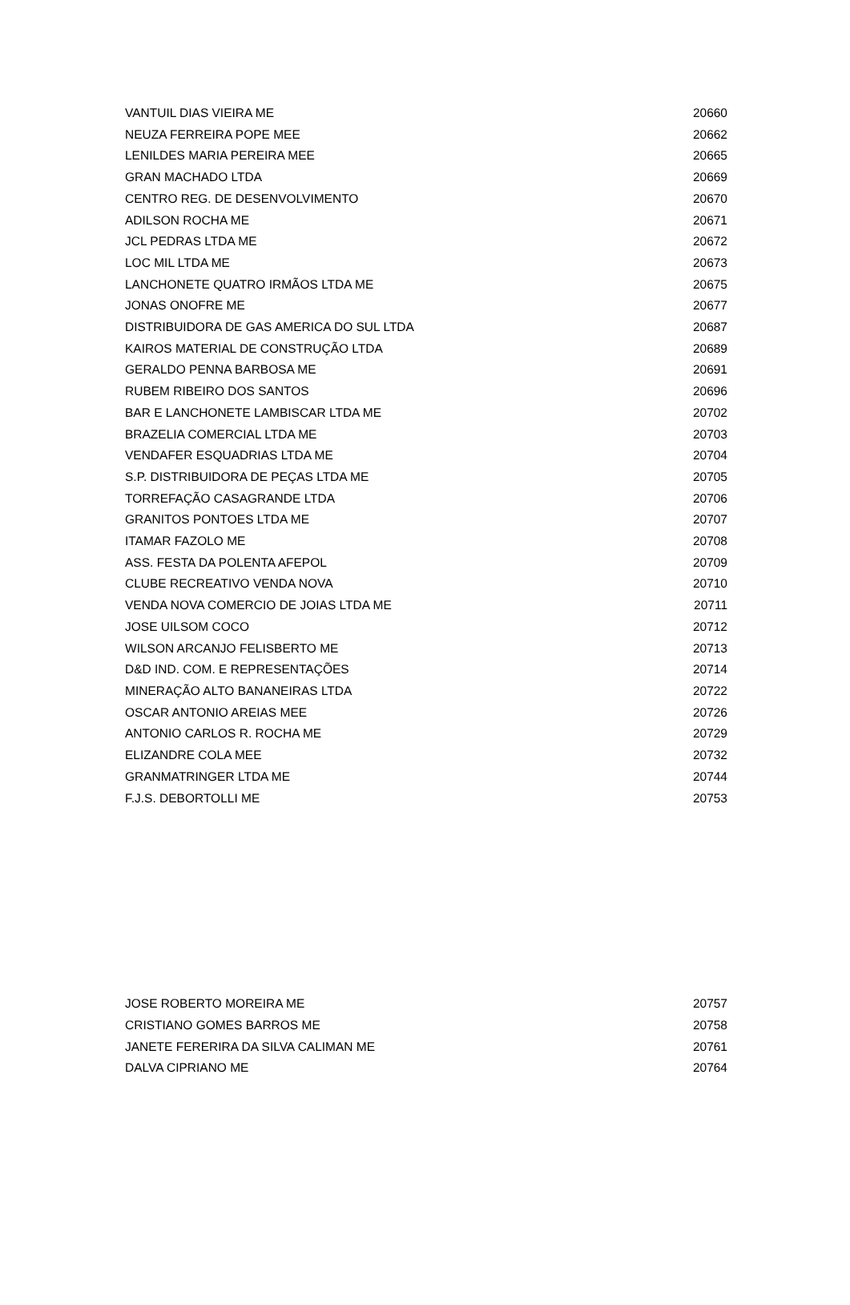| VANTUIL DIAS VIEIRA ME | 20660 |
| NEUZA FERREIRA POPE MEE | 20662 |
| LENILDES MARIA PEREIRA MEE | 20665 |
| GRAN MACHADO LTDA | 20669 |
| CENTRO REG. DE DESENVOLVIMENTO | 20670 |
| ADILSON ROCHA ME | 20671 |
| JCL PEDRAS LTDA ME | 20672 |
| LOC MIL LTDA ME | 20673 |
| LANCHONETE QUATRO IRMÃOS LTDA ME | 20675 |
| JONAS ONOFRE ME | 20677 |
| DISTRIBUIDORA DE GAS AMERICA DO SUL LTDA | 20687 |
| KAIROS MATERIAL DE CONSTRUÇÃO LTDA | 20689 |
| GERALDO PENNA BARBOSA ME | 20691 |
| RUBEM RIBEIRO DOS SANTOS | 20696 |
| BAR E LANCHONETE LAMBISCAR LTDA ME | 20702 |
| BRAZELIA COMERCIAL LTDA ME | 20703 |
| VENDAFER ESQUADRIAS LTDA ME | 20704 |
| S.P. DISTRIBUIDORA DE PEÇAS LTDA ME | 20705 |
| TORREFAÇÃO CASAGRANDE LTDA | 20706 |
| GRANITOS PONTOES LTDA ME | 20707 |
| ITAMAR FAZOLO ME | 20708 |
| ASS. FESTA DA POLENTA AFEPOL | 20709 |
| CLUBE RECREATIVO VENDA NOVA | 20710 |
| VENDA NOVA COMERCIO DE JOIAS LTDA ME | 20711 |
| JOSE UILSOM COCO | 20712 |
| WILSON ARCANJO FELISBERTO ME | 20713 |
| D&D IND. COM. E REPRESENTAÇÕES | 20714 |
| MINERAÇÃO ALTO BANANEIRAS LTDA | 20722 |
| OSCAR ANTONIO AREIAS MEE | 20726 |
| ANTONIO CARLOS R. ROCHA ME | 20729 |
| ELIZANDRE COLA MEE | 20732 |
| GRANMATRINGER LTDA ME | 20744 |
| F.J.S. DEBORTOLLI ME | 20753 |
| JOSE ROBERTO MOREIRA ME | 20757 |
| CRISTIANO GOMES BARROS ME | 20758 |
| JANETE FERERIRA DA SILVA CALIMAN ME | 20761 |
| DALVA CIPRIANO ME | 20764 |